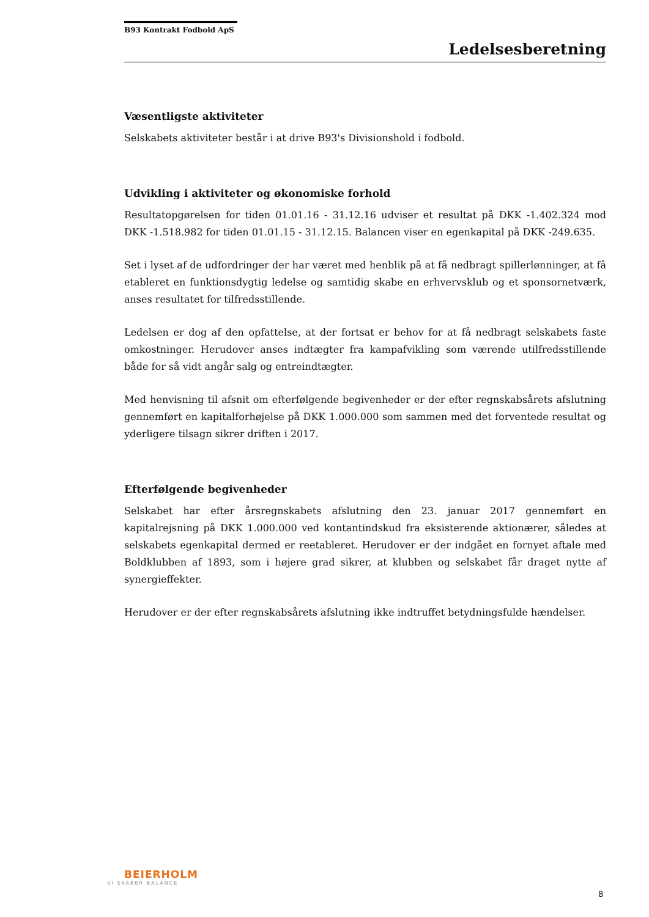B93 Kontrakt Fodbold ApS
Ledelsesberetning
Væsentligste aktiviteter
Selskabets aktiviteter består i at drive B93's Divisionshold i fodbold.
Udvikling i aktiviteter og økonomiske forhold
Resultatopgørelsen for tiden 01.01.16 - 31.12.16 udviser et resultat på DKK -1.402.324 mod DKK -1.518.982 for tiden 01.01.15 - 31.12.15. Balancen viser en egenkapital på DKK -249.635.
Set i lyset af de udfordringer der har været med henblik på at få nedbragt spillerlønninger, at få etableret en funktionsdygtig ledelse og samtidig skabe en erhvervsklub og et sponsornetværk, anses resultatet for tilfredsstillende.
Ledelsen er dog af den opfattelse, at der fortsat er behov for at få nedbragt selskabets faste omkostninger. Herudover anses indtægter fra kampafvikling som værende utilfredsstillende både for så vidt angår salg og entreindtægter.
Med henvisning til afsnit om efterfølgende begivenheder er der efter regnskabsårets afslutning gennemført en kapitalforhøjelse på DKK 1.000.000 som sammen med det forventede resultat og yderligere tilsagn sikrer driften i 2017.
Efterfølgende begivenheder
Selskabet har efter årsregnskabets afslutning den 23. januar 2017 gennemført en kapitalrejsning på DKK 1.000.000 ved kontantindskud fra eksisterende aktionærer, således at selskabets egenkapital dermed er reetableret. Herudover er der indgået en fornyet aftale med Boldklubben af 1893, som i højere grad sikrer, at klubben og selskabet får draget nytte af synergieffekter.
Herudover er der efter regnskabsårets afslutning ikke indtruffet betydningsfulde hændelser.
BEIERHOLM
VI SKABER BALANCE
8